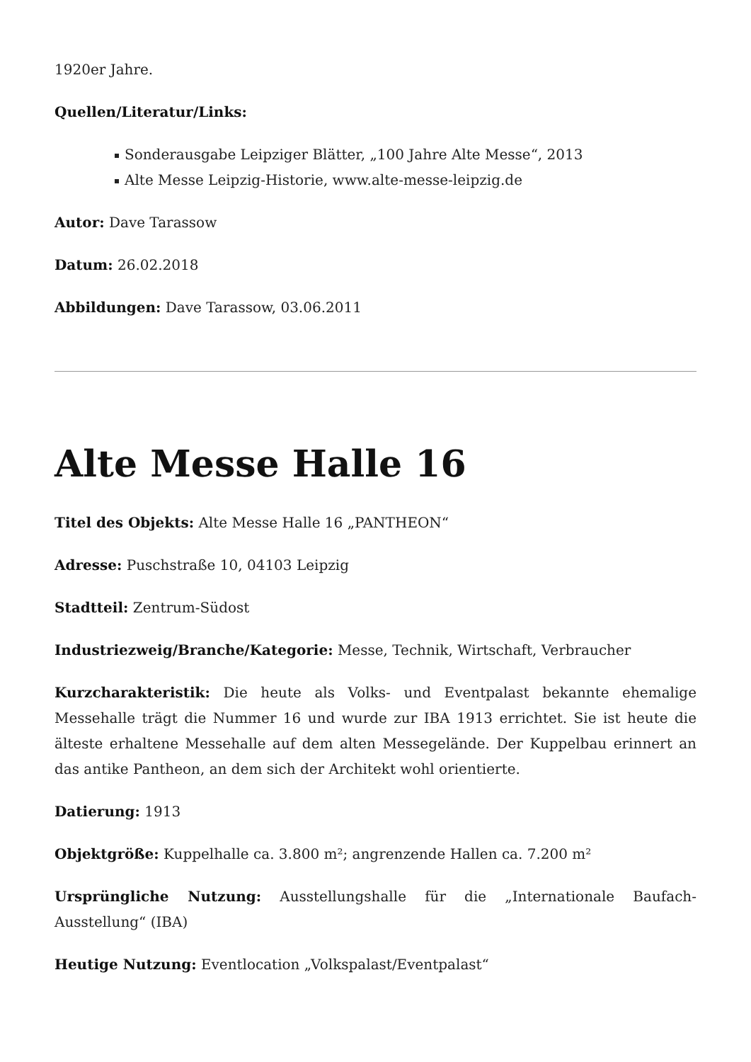1920er Jahre.
Quellen/Literatur/Links:
Sonderausgabe Leipziger Blätter, „100 Jahre Alte Messe“, 2013
Alte Messe Leipzig-Historie, www.alte-messe-leipzig.de
Autor: Dave Tarassow
Datum: 26.02.2018
Abbildungen: Dave Tarassow, 03.06.2011
Alte Messe Halle 16
Titel des Objekts: Alte Messe Halle 16 „PANTHEON“
Adresse: Puschstraße 10, 04103 Leipzig
Stadtteil: Zentrum-Südost
Industriezweig/Branche/Kategorie: Messe, Technik, Wirtschaft, Verbraucher
Kurzcharakteristik: Die heute als Volks- und Eventpalast bekannte ehemalige Messehalle trägt die Nummer 16 und wurde zur IBA 1913 errichtet. Sie ist heute die älteste erhaltene Messehalle auf dem alten Messegelände. Der Kuppelbau erinnert an das antike Pantheon, an dem sich der Architekt wohl orientierte.
Datierung: 1913
Objektgröße: Kuppelhalle ca. 3.800 m²; angrenzende Hallen ca. 7.200 m²
Ursprüngliche Nutzung: Ausstellungshalle für die „Internationale Baufach-Ausstellung“ (IBA)
Heutige Nutzung: Eventlocation „Volkspalast/Eventpalast“